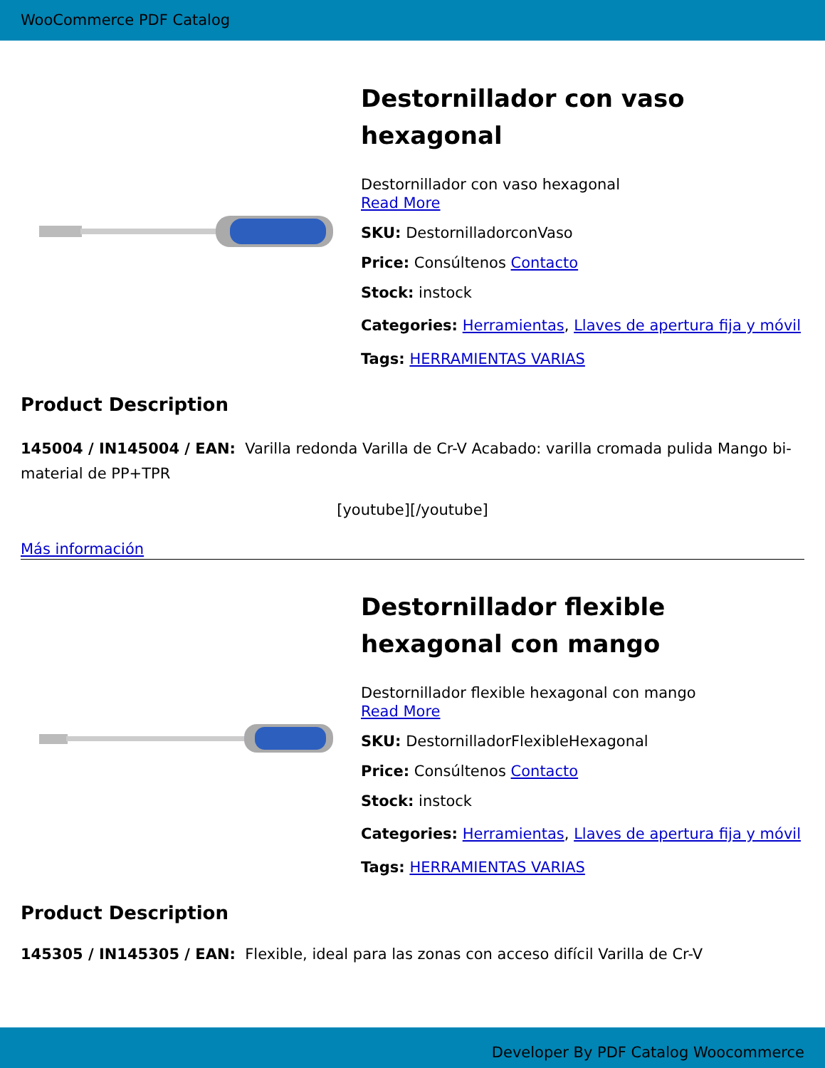WooCommerce PDF Catalog
Destornillador con vaso hexagonal
Destornillador con vaso hexagonal
Read More
SKU: DestornilladorconVaso
Price: Consúltenos Contacto
Stock: instock
Categories: Herramientas, Llaves de apertura fija y móvil
Tags: HERRAMIENTAS VARIAS
Product Description
145004 / IN145004 / EAN: Varilla redonda Varilla de Cr-V Acabado: varilla cromada pulida Mango bi-material de PP+TPR
[youtube][/youtube]
Más información
Destornillador flexible hexagonal con mango
Destornillador flexible hexagonal con mango
Read More
SKU: DestornilladorFlexibleHexagonal
Price: Consúltenos Contacto
Stock: instock
Categories: Herramientas, Llaves de apertura fija y móvil
Tags: HERRAMIENTAS VARIAS
Product Description
145305 / IN145305 / EAN: Flexible, ideal para las zonas con acceso difícil Varilla de Cr-V
Developer By PDF Catalog Woocommerce